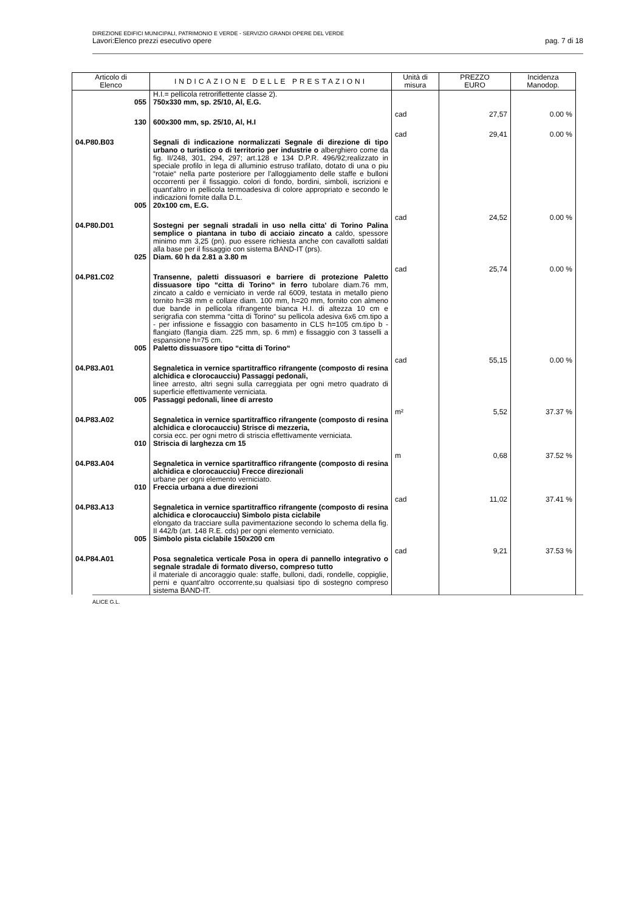DIREZIONE EDIFICI MUNICIPALI, PATRIMONIO E VERDE - SERVIZIO GRANDI OPERE DEL VERDE
Lavori:Elenco prezzi esecutivo opere pag. 7 di 18
| Articolo di Elenco | INDICAZIONE DELLE PRESTAZIONI | Unità di misura | PREZZO EURO | Incidenza Manodop. |
| --- | --- | --- | --- | --- |
| | H.I.= pellicola retroriflettente classe 2). | | | |
| 055 | 750x330 mm, sp. 25/10, Al, E.G. | cad | 27,57 | 0.00 % |
| 130 | 600x300 mm, sp. 25/10, Al, H.I | cad | 29,41 | 0.00 % |
| 04.P80.B03 | Segnali di indicazione normalizzati Segnale di direzione di tipo urbano o turistico o di territorio per industrie o alberghiero come da fig. II/248, 301, 294, 297; art.128 e 134 D.P.R. 496/92;realizzato in speciale profilo in lega di alluminio estruso trafilato, dotato di una o piu “rotaie“ nella parte posteriore per l'alloggiamento delle staffe e bulloni occorrenti per il fissaggio. colori di fondo, bordini, simboli, iscrizioni e quant'altro in pellicola termoadesiva di colore appropriato e secondo le indicazioni fornite dalla D.L. | | | |
| 005 | 20x100 cm, E.G. | cad | 24,52 | 0.00 % |
| 04.P80.D01 | Sostegni per segnali stradali in uso nella citta' di Torino Palina semplice o piantana in tubo di acciaio zincato a caldo, spessore minimo mm 3,25 (pn). puo essere richiesta anche con cavallotti saldati alla base per il fissaggio con sistema BAND-IT (prs). | | | |
| 025 | Diam. 60 h da 2.81 a 3.80 m | cad | 25,74 | 0.00 % |
| 04.P81.C02 | Transenne, paletti dissuasori e barriere di protezione Paletto dissuasore tipo “citta di Torino“ in ferro tubolare diam.76 mm, zincato a caldo e verniciato in verde ral 6009, testata in metallo pieno tornito h=38 mm e collare diam. 100 mm, h=20 mm, fornito con almeno due bande in pellicola rifrangente bianca H.I. di altezza 10 cm e serigrafia con stemma “citta di Torino“ su pellicola adesiva 6x6 cm.tipo a - per infissione e fissaggio con basamento in CLS h=105 cm.tipo b - flangiato (flangia diam. 225 mm, sp. 6 mm) e fissaggio con 3 tasselli a espansione h=75 cm. | | | |
| 005 | Paletto dissuasore tipo “citta di Torino“ | cad | 55,15 | 0.00 % |
| 04.P83.A01 | Segnaletica in vernice spartitraffico rifrangente (composto di resina alchidica e clorocaucciu) Passaggi pedonali, linee arresto, altri segni sulla carreggiata per ogni metro quadrato di superficie effettivamente verniciata. | | | |
| 005 | Passaggi pedonali, linee di arresto | m² | 5,52 | 37.37 % |
| 04.P83.A02 | Segnaletica in vernice spartitraffico rifrangente (composto di resina alchidica e clorocaucciu) Strisce di mezzeria, corsia ecc. per ogni metro di striscia effettivamente verniciata. | | | |
| 010 | Striscia di larghezza cm 15 | m | 0,68 | 37.52 % |
| 04.P83.A04 | Segnaletica in vernice spartitraffico rifrangente (composto di resina alchidica e clorocaucciu) Frecce direzionali urbane per ogni elemento verniciato. | | | |
| 010 | Freccia urbana a due direzioni | cad | 11,02 | 37.41 % |
| 04.P83.A13 | Segnaletica in vernice spartitraffico rifrangente (composto di resina alchidica e clorocaucciu) Simbolo pista ciclabile elongato da tracciare sulla pavimentazione secondo lo schema della fig. II 442/b (art. 148 R.E. cds) per ogni elemento verniciato. | | | |
| 005 | Simbolo pista ciclabile 150x200 cm | cad | 9,21 | 37.53 % |
| 04.P84.A01 | Posa segnaletica verticale Posa in opera di pannello integrativo o segnale stradale di formato diverso, compreso tutto il materiale di ancoraggio quale: staffe, bulloni, dadi, rondelle, coppiglie, perni e quant'altro occorrente,su qualsiasi tipo di sostegno compreso sistema BAND-IT. | | | |
ALICE G.L.